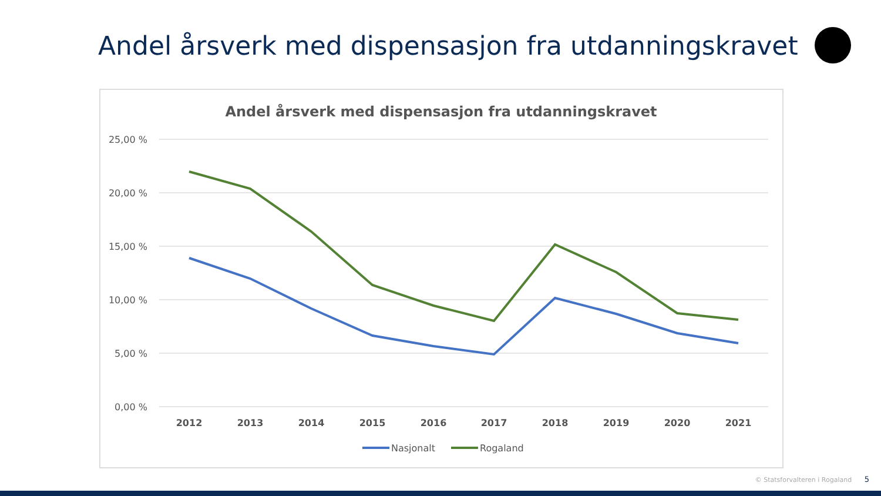Andel årsverk med dispensasjon fra utdanningskravet
Andel årsverk med dispensasjon fra utdanningskravet
25,00 %
20,00 %
15,00 %
10,00 %
5,00 %
0,00 %
2012
2013
2014
2015
2016
2017
2018
2019
2020
2021
Nasjonalt
Rogaland
© Statsforvalteren i Rogaland 5